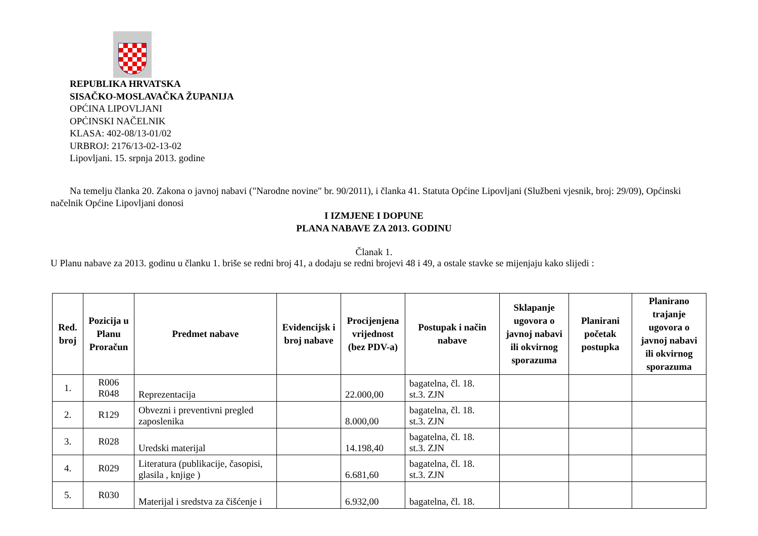REPUBLIKA HRVATSKA
SISAČKO-MOSLAVAČKA ŽUPANIJA
OPĆINA LIPOVLJANI
OPĆINSKI NAČELNIK
KLASA: 402-08/13-01/02
URBROJ: 2176/13-02-13-02
Lipovljani. 15. srpnja 2013. godine
Na temelju članka 20. Zakona o javnoj nabavi ("Narodne novine" br. 90/2011), i članka 41. Statuta Općine Lipovljani (Službeni vjesnik, broj: 29/09), Općinski načelnik Općine Lipovljani donosi
I IZMJENE I DOPUNE
PLANA NABAVE ZA 2013. GODINU
Članak 1.
U Planu nabave za 2013. godinu u članku 1. briše se redni broj 41, a dodaju se redni brojevi 48 i 49, a ostale stavke se mijenjaju kako slijedi :
| Red. broj | Pozicija u Planu Proračun | Predmet nabave | Evidencijsk i broj nabave | Procijenjena vrijednost (bez PDV-a) | Postupak i način nabave | Sklapanje ugovora o javnoj nabavi ili okvirnog sporazuma | Planirani početak postupka | Planirano trajanje ugovora o javnoj nabavi ili okvirnog sporazuma |
| --- | --- | --- | --- | --- | --- | --- | --- | --- |
| 1. | R006 R048 | Reprezentacija | | 22.000,00 | bagatelna, čl. 18. st.3. ZJN | | | |
| 2. | R129 | Obvezni i preventivni pregled zaposlenika | | 8.000,00 | bagatelna, čl. 18. st.3. ZJN | | | |
| 3. | R028 | Uredski materijal | | 14.198,40 | bagatelna, čl. 18. st.3. ZJN | | | |
| 4. | R029 | Literatura (publikacije, časopisi, glasila , knjige ) | | 6.681,60 | bagatelna, čl. 18. st.3. ZJN | | | |
| 5. | R030 | Materijal i sredstva za čišćenje i | | 6.932,00 | bagatelna, čl. 18. | | | |